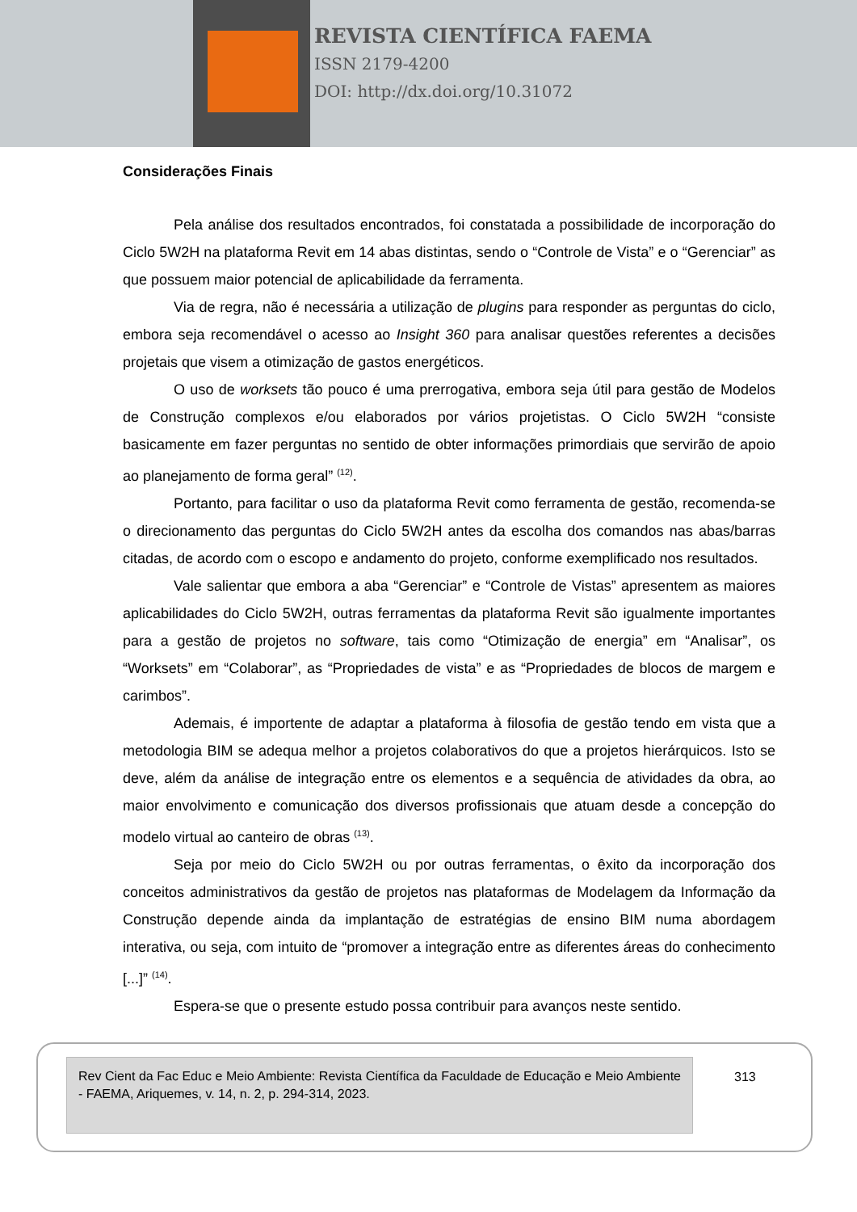REVISTA CIENTÍFICA FAEMA
ISSN 2179-4200
DOI: http://dx.doi.org/10.31072
Considerações Finais
Pela análise dos resultados encontrados, foi constatada a possibilidade de incorporação do Ciclo 5W2H na plataforma Revit em 14 abas distintas, sendo o “Controle de Vista” e o “Gerenciar” as que possuem maior potencial de aplicabilidade da ferramenta.
Via de regra, não é necessária a utilização de plugins para responder as perguntas do ciclo, embora seja recomendável o acesso ao Insight 360 para analisar questões referentes a decisões projetais que visem a otimização de gastos energéticos.
O uso de worksets tão pouco é uma prerrogativa, embora seja útil para gestão de Modelos de Construção complexos e/ou elaborados por vários projetistas. O Ciclo 5W2H “consiste basicamente em fazer perguntas no sentido de obter informações primordiais que servirão de apoio ao planejamento de forma geral” <sup>(12)</sup>.
Portanto, para facilitar o uso da plataforma Revit como ferramenta de gestão, recomenda-se o direcionamento das perguntas do Ciclo 5W2H antes da escolha dos comandos nas abas/barras citadas, de acordo com o escopo e andamento do projeto, conforme exemplificado nos resultados.
Vale salientar que embora a aba “Gerenciar” e “Controle de Vistas” apresentem as maiores aplicabilidades do Ciclo 5W2H, outras ferramentas da plataforma Revit são igualmente importantes para a gestão de projetos no software, tais como “Otimização de energia” em “Analisar”, os “Worksets” em “Colaborar”, as “Propriedades de vista” e as “Propriedades de blocos de margem e carimbos”.
Ademais, é importente de adaptar a plataforma à filosofia de gestão tendo em vista que a metodologia BIM se adequa melhor a projetos colaborativos do que a projetos hierárquicos. Isto se deve, além da análise de integração entre os elementos e a sequência de atividades da obra, ao maior envolvimento e comunicação dos diversos profissionais que atuam desde a concepção do modelo virtual ao canteiro de obras <sup>(13)</sup>.
Seja por meio do Ciclo 5W2H ou por outras ferramentas, o êxito da incorporação dos conceitos administrativos da gestão de projetos nas plataformas de Modelagem da Informação da Construção depende ainda da implantação de estratégias de ensino BIM numa abordagem interativa, ou seja, com intuito de “promover a integração entre as diferentes áreas do conhecimento [...]” <sup>(14)</sup>.
Espera-se que o presente estudo possa contribuir para avanços neste sentido.
Rev Cient da Fac Educ e Meio Ambiente: Revista Científica da Faculdade de Educação e Meio Ambiente - FAEMA, Ariquemes, v. 14, n. 2, p. 294-314, 2023.
313